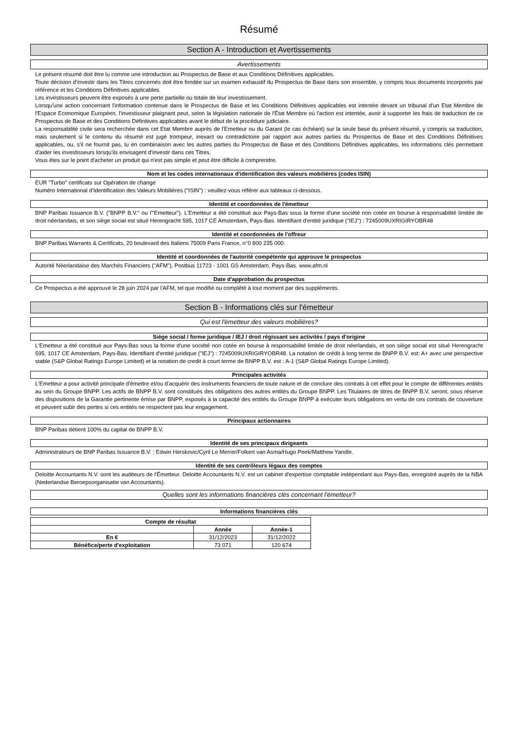Résumé
Section A - Introduction et Avertissements
Avertissements
Le présent résumé doit être lu comme une introduction au Prospectus de Base et aux Conditions Définitives applicables.
Toute décision d'investir dans les Titres concernés doit être fondée sur un examen exhaustif du Prospectus de Base dans son ensemble, y compris tous documents incorporés par référence et les Conditions Définitives applicables.
Les investisseurs peuvent être exposés à une perte partielle ou totale de leur investissement.
Lorsqu'une action concernant l'information contenue dans le Prospectus de Base et les Conditions Définitives applicables est intentée devant un tribunal d'un Etat Membre de l'Espace Economique Européen, l'investisseur plaignant peut, selon la législation nationale de l'État Membre où l'action est intentée, avoir à supporter les frais de traduction de ce Prospectus de Base et des Conditions Définitives applicables avant le début de la procédure judiciaire.
La responsabilité civile sera recherchée dans cet Etat Membre auprès de l'Emetteur ou du Garant (le cas échéant) sur la seule base du présent résumé, y compris sa traduction, mais seulement si le contenu du résumé est jugé trompeur, inexact ou contradictoire par rapport aux autres parties du Prospectus de Base et des Conditions Définitives applicables, ou, s'il ne fournit pas, lu en combinaison avec les autres parties du Prospectus de Base et des Conditions Définitives applicables, les informations clés permettant d'aider les investisseurs lorsqu'ils envisagent d'investir dans ces Titres.
Vous êtes sur le point d'acheter un produit qui n'est pas simple et peut être difficile à comprendre.
Nom et les codes internationaux d'identification des valeurs mobilières (codes ISIN)
EUR "Turbo" certificats sur Opération de change
Numéro International d'Identification des Valeurs Mobilières ("ISIN") : veuillez-vous référer aux tableaux ci-dessous.
Identité et coordonnées de l'émetteur
BNP Paribas Issuance B.V. ("BNPP B.V." ou l'"Emetteur"). L'Emetteur a été constitué aux Pays-Bas sous la forme d'une société non cotée en bourse à responsabilité limitée de droit néerlandais, et son siège social est situé Herengracht 595, 1017 CE Amsterdam, Pays-Bas. Identifiant d'entité juridique ("IEJ") : 7245009UXRIGIRYOBR48
Identité et coordonnées de l'offreur
BNP Paribas Warrants & Certificats, 20 boulevard des Italiens 75009 Paris France, n°0 800 235 000.
Identité et coordonnées de l'autorité compétente qui approuve le prospectus
Autorité Néerlandaise des Marchés Financiers ("AFM"), Postbus 11723 - 1001 GS Amsterdam, Pays-Bas. www.afm.nl
Date d'approbation du prospectus
Ce Prospectus a été approuvé le 28 juin 2024 par l'AFM, tel que modifié ou complété à tout moment par des suppléments.
Section B - Informations clés sur l'émetteur
Qui est l'émetteur des valeurs mobilières?
Siège social / forme juridique / IEJ / droit régissant ses activités / pays d'origine
L'Emetteur a été constitué aux Pays-Bas sous la forme d'une société non cotée en bourse à responsabilité limitée de droit néerlandais, et son siège social est situé Herengracht 595, 1017 CE Amsterdam, Pays-Bas. Identifiant d'entité juridique ("IEJ") : 7245009UXRIGIRYOBR48. La notation de crédit à long terme de BNPP B.V. est: A+ avec une perspective stable (S&P Global Ratings Europe Limited) et la notation de credit à court terme de BNPP B.V. est : A-1 (S&P Global Ratings Europe Limited).
Principales activités
L'Emetteur a pour activité principale d'émettre et/ou d'acquérir des instruments financiers de toute nature et de conclure des contrats à cet effet pour le compte de différentes entités au sein du Groupe BNPP. Les actifs de BNPP B.V. sont constitués des obligations des autres entités du Groupe BNPP. Les Titulaires de titres de BNPP B.V. seront, sous réserve des dispositions de la Garantie pertinente émise par BNPP, exposés à la capacité des entités du Groupe BNPP à exécuter leurs obligations en vertu de ces contrats de couverture et peuvent subir des pertes si ces entités ne respectent pas leur engagement.
Principaux actionnaires
BNP Paribas détient 100% du capital de BNPP B.V.
Identité de ses principaux dirigeants
Administrateurs de BNP Paribas Issuance B.V. : Edwin Herskovic/Cyril Le Merrer/Folkert van Asma/Hugo Peek/Matthew Yandle.
Identité de ses contrôleurs légaux des comptes
Deloitte Accountants N.V. sont les auditeurs de l'Émetteur. Deloitte Accountants N.V. est un cabinet d'expertise comptable indépendant aux Pays-Bas, enregistré auprès de la NBA (Nederlandse Beroepsorganisatie van Accountants).
Quelles sont les informations financières clés concernant l'émetteur?
Informations financières clés
| Compte de résultat | | |
| --- | --- | --- |
| | Année | Année-1 |
| En € | 31/12/2023 | 31/12/2022 |
| Bénéfice/perte d'exploitation | 73 071 | 120 674 |